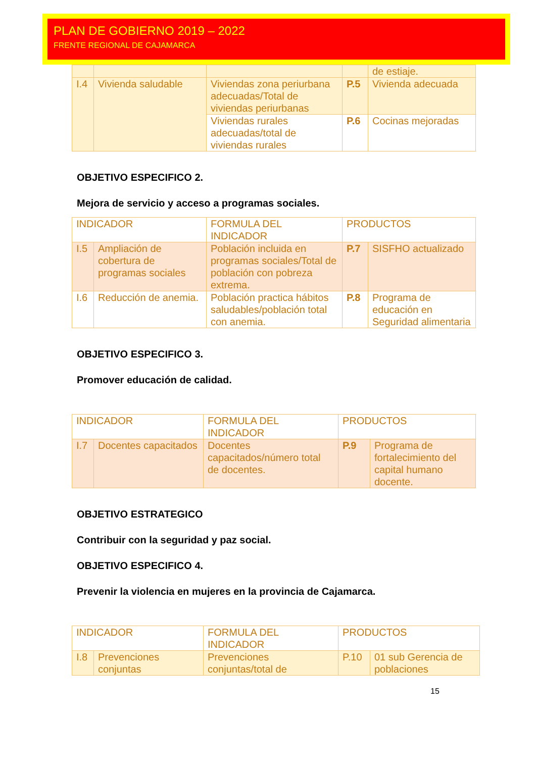PLAN DE GOBIERNO 2019 – 2022
FRENTE REGIONAL DE CAJAMARCA
| | | | | de estiaje. |
| I.4 | Vivienda saludable | Viviendas zona periurbana adecuadas/Total de viviendas periurbanas | P.5 | Vivienda adecuada |
| | | Viviendas rurales adecuadas/total de viviendas rurales | P.6 | Cocinas mejoradas |
OBJETIVO ESPECIFICO 2.
Mejora de servicio y acceso a programas sociales.
| INDICADOR | | FORMULA DEL INDICADOR | PRODUCTOS | |
| I.5 | Ampliación de cobertura de programas sociales | Población incluida en programas sociales/Total de población con pobreza extrema. | P.7 | SISFHO actualizado |
| I.6 | Reducción de anemia. | Población practica hábitos saludables/población total con anemia. | P.8 | Programa de educación en Seguridad alimentaria |
OBJETIVO ESPECIFICO 3.
Promover educación de calidad.
| INDICADOR | | FORMULA DEL INDICADOR | PRODUCTOS | |
| I.7 | Docentes capacitados | Docentes capacitados/número total de docentes. | P.9 | Programa de fortalecimiento del capital humano docente. |
OBJETIVO ESTRATEGICO
Contribuir con la seguridad y paz social.
OBJETIVO ESPECIFICO 4.
Prevenir la violencia en mujeres en la provincia de Cajamarca.
| INDICADOR | | FORMULA DEL INDICADOR | PRODUCTOS | |
| I.8 | Prevenciones conjuntas | Prevenciones conjuntas/total de | P.10 | 01 sub Gerencia de poblaciones |
15